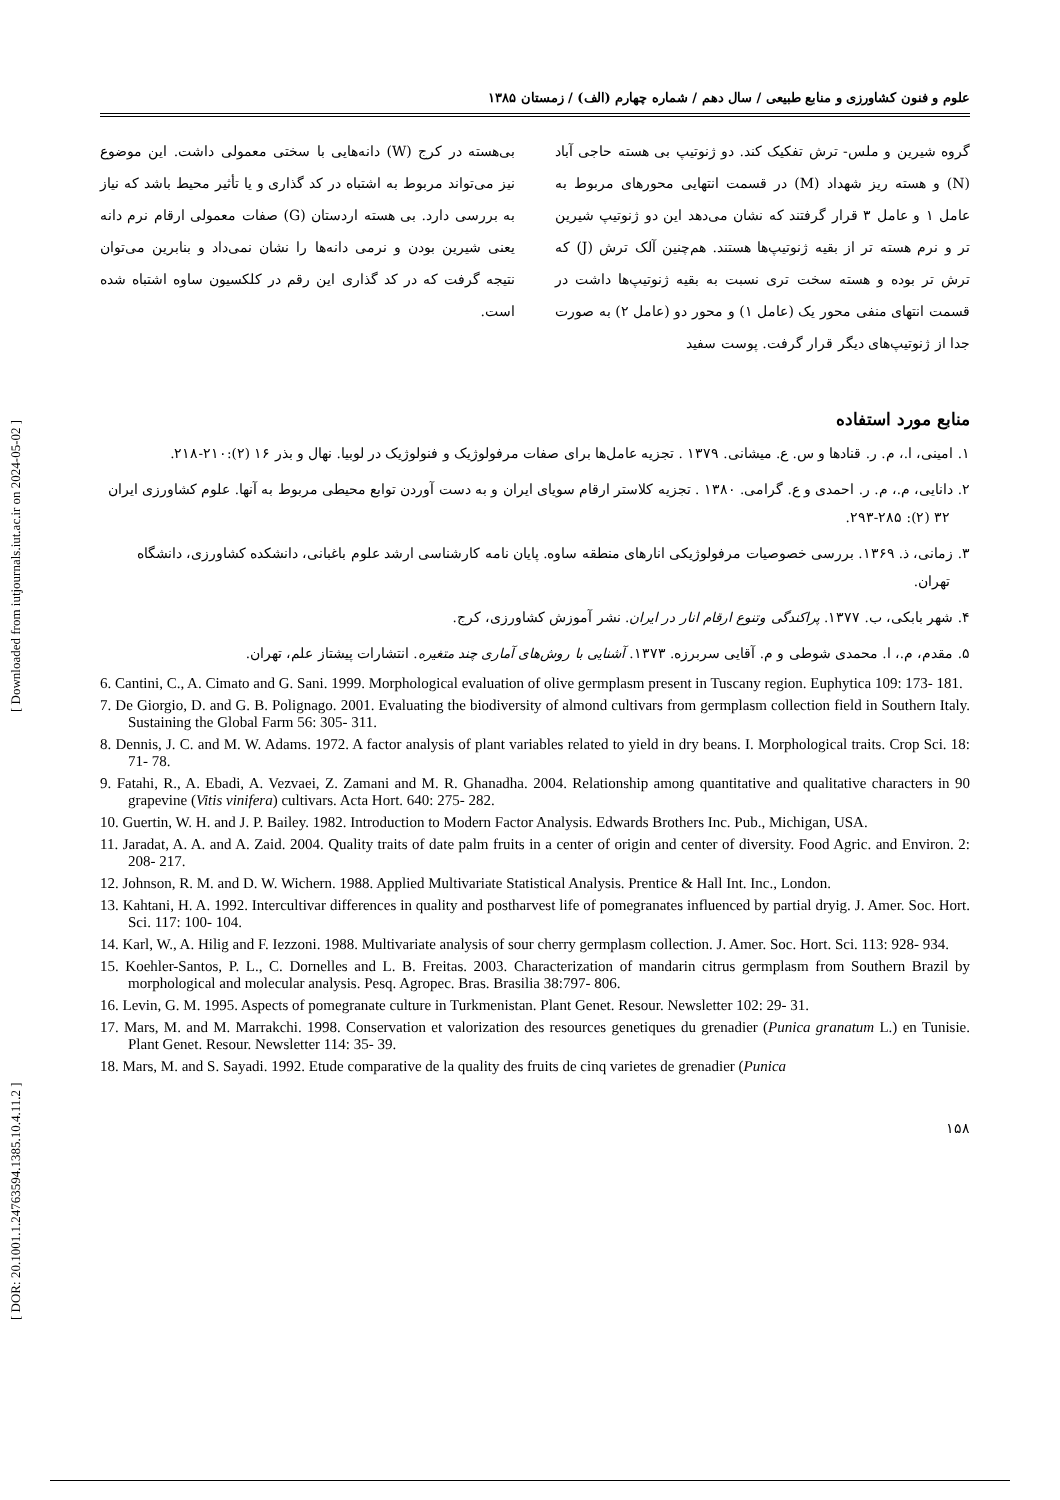[ DOR: 20.1001.1.24763594.1385.10.4.11.2 ] [ Downloaded from iutjournals.iut.ac.ir on 2024-05-02 ]
علوم و فنون کشاورزی و منابع طبیعی / سال دهم / شماره چهارم (الف) / زمستان ۱۳۸۵
گروه شیرین و ملس- ترش تفکیک کند. دو ژنوتیپ بی هسته حاجی آباد (N) و هسته ریز شهداد (M) در قسمت انتهایی محورهای مربوط به عامل ۱ و عامل ۳ قرار گرفتند که نشان می‌دهد این دو ژنوتیپ شیرین تر و نرم هسته تر از بقیه ژنوتیپ‌ها هستند. هم‌چنین آلک ترش (J) که ترش تر بوده و هسته سخت تری نسبت به بقیه ژنوتیپ‌ها داشت در قسمت انتهای منفی محور یک (عامل ۱) و محور دو (عامل ۲) به صورت جدا از ژنوتیپ‌های دیگر قرار گرفت. پوست سفید
بی‌هسته در کرج (W) دانه‌هایی با سختی معمولی داشت. این موضوع نیز می‌تواند مربوط به اشتباه در کد گذاری و یا تأثیر محیط باشد که نیاز به بررسی دارد. بی هسته اردستان (G) صفات معمولی ارقام نرم دانه یعنی شیرین بودن و نرمی دانه‌ها را نشان نمی‌داد و بنابرین می‌توان نتیجه گرفت که در کد گذاری این رقم در کلکسیون ساوه اشتباه شده است.
منابع مورد استفاده
۱. امینی، ا.، م. ر. قنادها و س. ع. میشانی. ۱۳۷۹ . تجزیه عامل‌ها برای صفات مرفولوژیک و فنولوژیک در لوبیا. نهال و بذر ۱۶ (۲):۲۱۰-۲۱۸.
۲. دانایی، م.، م. ر. احمدی و ع. گرامی. ۱۳۸۰ . تجزیه کلاستر ارقام سویای ایران و به دست آوردن توابع محیطی مربوط به آنها. علوم کشاورزی ایران ۳۲ (۲): ۲۸۵-۲۹۳.
۳. زمانی، ذ. ۱۳۶۹. بررسی خصوصیات مرفولوژیکی انارهای منطقه ساوه. پایان نامه کارشناسی ارشد علوم باغبانی، دانشکده کشاورزی، دانشگاه تهران.
۴. شهر بابکی، ب. ۱۳۷۷. پراکندگی وتنوع ارقام انار در ایران. نشر آموزش کشاورزی، کرج.
۵. مقدم، م.، ا. محمدی شوطی و م. آقایی سربرزه. ۱۳۷۳. آشنایی با روش‌های آماری چند متغیره. انتشارات پیشتاز علم، تهران.
6. Cantini, C., A. Cimato and G. Sani. 1999. Morphological evaluation of olive germplasm present in Tuscany region. Euphytica 109: 173- 181.
7. De Giorgio, D. and G. B. Polignago. 2001. Evaluating the biodiversity of almond cultivars from germplasm collection field in Southern Italy. Sustaining the Global Farm 56: 305- 311.
8. Dennis, J. C. and M. W. Adams. 1972. A factor analysis of plant variables related to yield in dry beans. I. Morphological traits. Crop Sci. 18: 71- 78.
9. Fatahi, R., A. Ebadi, A. Vezvaei, Z. Zamani and M. R. Ghanadha. 2004. Relationship among quantitative and qualitative characters in 90 grapevine (Vitis vinifera) cultivars. Acta Hort. 640: 275- 282.
10. Guertin, W. H. and J. P. Bailey. 1982. Introduction to Modern Factor Analysis. Edwards Brothers Inc. Pub., Michigan, USA.
11. Jaradat, A. A. and A. Zaid. 2004. Quality traits of date palm fruits in a center of origin and center of diversity. Food Agric. and Environ. 2: 208- 217.
12. Johnson, R. M. and D. W. Wichern. 1988. Applied Multivariate Statistical Analysis. Prentice & Hall Int. Inc., London.
13. Kahtani, H. A. 1992. Intercultivar differences in quality and postharvest life of pomegranates influenced by partial dryig. J. Amer. Soc. Hort. Sci. 117: 100- 104.
14. Karl, W., A. Hilig and F. Iezzoni. 1988. Multivariate analysis of sour cherry germplasm collection. J. Amer. Soc. Hort. Sci. 113: 928- 934.
15. Koehler-Santos, P. L., C. Dornelles and L. B. Freitas. 2003. Characterization of mandarin citrus germplasm from Southern Brazil by morphological and molecular analysis. Pesq. Agropec. Bras. Brasilia 38:797- 806.
16. Levin, G. M. 1995. Aspects of pomegranate culture in Turkmenistan. Plant Genet. Resour. Newsletter 102: 29- 31.
17. Mars, M. and M. Marrakchi. 1998. Conservation et valorization des resources genetiques du grenadier (Punica granatum L.) en Tunisie. Plant Genet. Resour. Newsletter 114: 35- 39.
18. Mars, M. and S. Sayadi. 1992. Etude comparative de la quality des fruits de cinq varietes de grenadier (Punica
۱۵۸